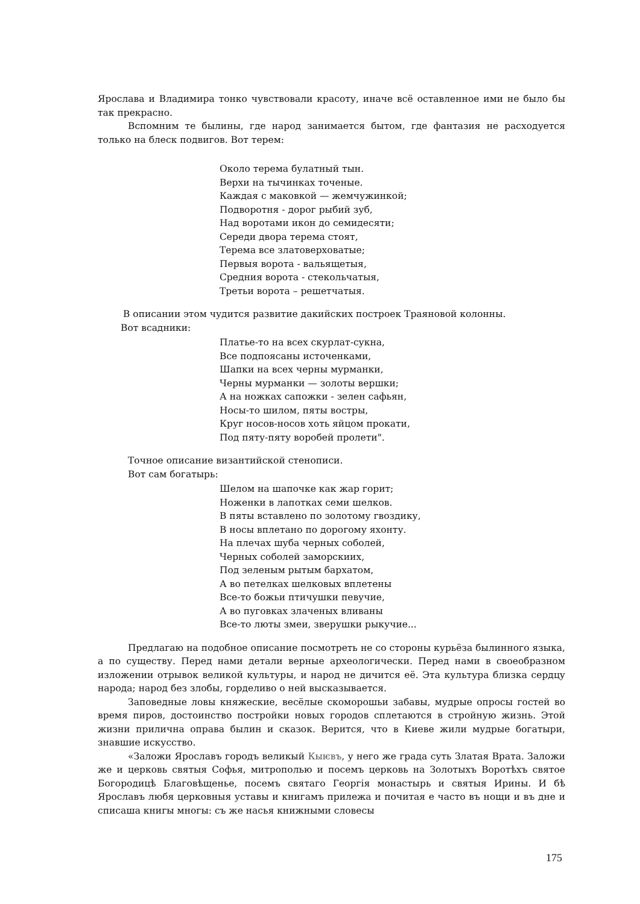Ярослава и Владимира тонко чувствовали красоту, иначе всё оставленное ими не было бы так прекрасно.
Вспомним те былины, где народ занимается бытом, где фантазия не расходуется только на блеск подвигов. Вот терем:
Около терема булатный тын.
Верхи на тычинках точеные.
Каждая с маковкой — жемчужинкой;
Подворотня - дорог рыбий зуб,
Над воротами икон до семидесяти;
Середи двора терема стоят,
Терема все златоверховатые;
Первыя ворота - вальящетыя,
Средния ворота - стекольчатыя,
Третьи ворота – решетчатыя.
В описании этом чудится развитие дакийских построек Траяновой колонны.
Вот всадники:
Платье-то на всех скурлат-сукна,
Все подпоясаны источенками,
Шапки на всех черны мурманки,
Черны мурманки — золоты вершки;
А на ножках сапожки - зелен сафьян,
Носы-то шилом, пяты востры,
Круг носов-носов хоть яйцом прокати,
Под пяту-пяту воробей пролети".
Точное описание византийской стенописи.
Вот сам богатырь:
Шелом на шапочке как жар горит;
Ноженки в лапотках семи шелков.
В пяты вставлено по золотому гвоздику,
В носы вплетано по дорогому яхонту.
На плечах шуба черных соболей,
Черных соболей заморскиих,
Под зеленым рытым бархатом,
А во петелках шелковых вплетены
Все-то божьи птичушки певучие,
А во пуговках злаченых вливаны
Все-то люты змеи, зверушки рыкучие...
Предлагаю на подобное описание посмотреть не со стороны курьёза былинного языка, а по существу. Перед нами детали верные археологически. Перед нами в своеобразном изложении отрывок великой культуры, и народ не дичится её. Эта культура близка сердцу народа; народ без злобы, горделиво о ней высказывается.
Заповедные ловы княжеские, весёлые скоморошьи забавы, мудрые опросы гостей во время пиров, достоинство постройки новых городов сплетаются в стройную жизнь. Этой жизни прилична оправа былин и сказок. Верится, что в Киеве жили мудрые богатыри, знавшие искусство.
«Заложи Ярославъ городъ великый Кыѥвъ, у него же града суть Златая Врата. Заложи же и церковь святыя Софья, митрополью и посемъ церковь на Золотыхъ Воротѣхъ святое Богородицѣ Благовѣщенье, посемъ святаго Георгія монастырь и святыя Ирины. И бѣ Ярославъ любя церковныя уставы и книгамъ прилежа и почитая е часто въ нощи и въ дне и списаша книгы многы: съ же насья книжными словесы
175